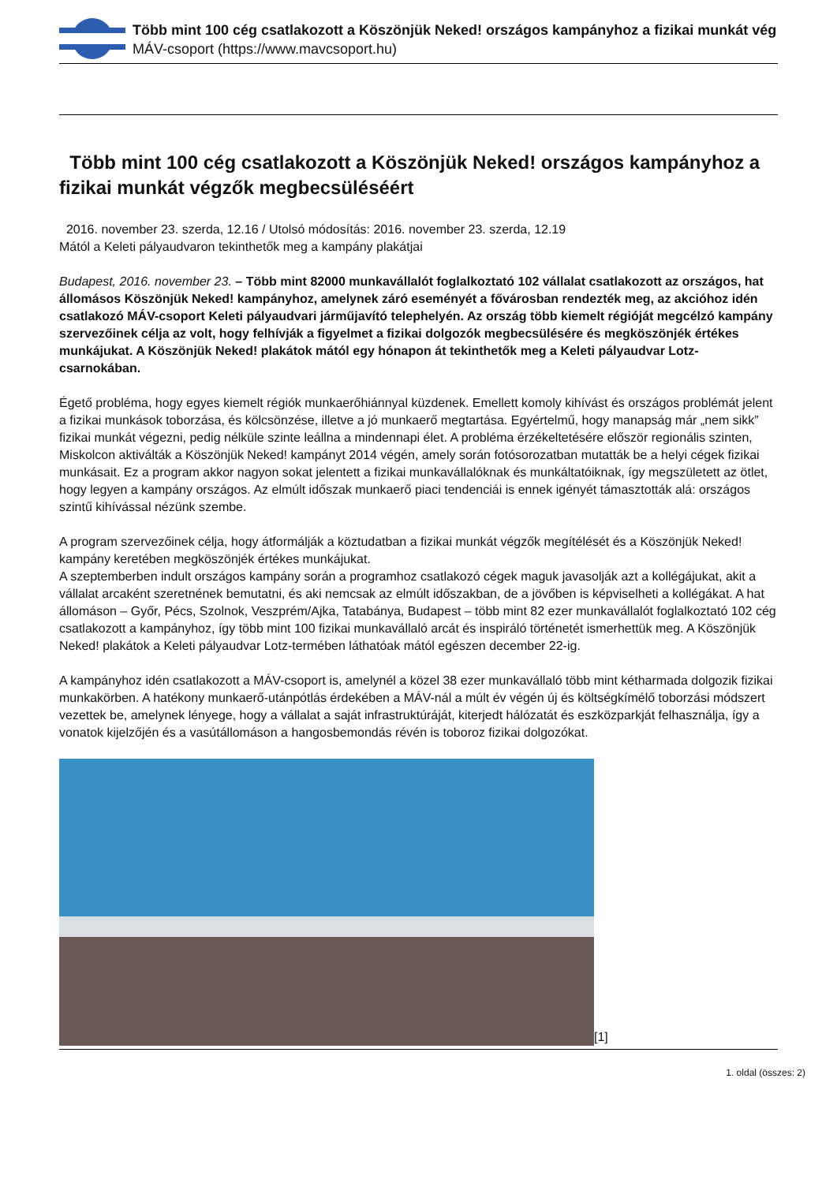Több mint 100 cég csatlakozott a Köszönjük Neked! országos kampányhoz a fizikai munkát vég
MÁV-csoport (https://www.mavcsoport.hu)
Több mint 100 cég csatlakozott a Köszönjük Neked! országos kampányhoz a fizikai munkát végzők megbecsüléséért
2016. november 23. szerda, 12.16 / Utolsó módosítás: 2016. november 23. szerda, 12.19
Mától a Keleti pályaudvaron tekinthetők meg a kampány plakátjai
Budapest, 2016. november 23. – Több mint 82000 munkavállalót foglalkoztató 102 vállalat csatlakozott az országos, hat állomásos Köszönjük Neked! kampányhoz, amelynek záró eseményét a fővárosban rendezték meg, az akcióhoz idén csatlakozó MÁV-csoport Keleti pályaudvari járműjavító telephelyén. Az ország több kiemelt régióját megcélzó kampány szervezőinek célja az volt, hogy felhívják a figyelmet a fizikai dolgozók megbecsülésére és megköszönjék értékes munkájukat. A Köszönjük Neked! plakátok mától egy hónapon át tekinthetők meg a Keleti pályaudvar Lotz-csarnokában.
Égető probléma, hogy egyes kiemelt régiók munkaerőhiánnyal küzdenek. Emellett komoly kihívást és országos problémát jelent a fizikai munkások toborzása, és kölcsönzése, illetve a jó munkaerő megtartása. Egyértelmű, hogy manapság már „nem sikk” fizikai munkát végezni, pedig nélküle szinte leállna a mindennapi élet. A probléma érzékeltetésére először regionális szinten, Miskolcon aktiválták a Köszönjük Neked! kampányt 2014 végén, amely során fotósorozatban mutatták be a helyi cégek fizikai munkásait. Ez a program akkor nagyon sokat jelentett a fizikai munkavállalóknak és munkáltatóiknak, így megszületett az ötlet, hogy legyen a kampány országos. Az elmúlt időszak munkaerő piaci tendenciái is ennek igényét támasztották alá: országos szintű kihívással nézünk szembe.
A program szervezőinek célja, hogy átformálják a köztudatban a fizikai munkát végzők megítélését és a Köszönjük Neked! kampány keretében megköszönjék értékes munkájukat.
A szeptemberben indult országos kampány során a programhoz csatlakozó cégek maguk javasolják azt a kollégájukat, akit a vállalat arcaként szeretnének bemutatni, és aki nemcsak az elmúlt időszakban, de a jövőben is képviselheti a kollégákat. A hat állomáson – Győr, Pécs, Szolnok, Veszprém/Ajka, Tatabánya, Budapest – több mint 82 ezer munkavállalót foglalkoztató 102 cég csatlakozott a kampányhoz, így több mint 100 fizikai munkavállaló arcát és inspiráló történetét ismerhettük meg. A Köszönjük Neked! plakátok a Keleti pályaudvar Lotz-termében láthatóak mától egészen december 22-ig.
A kampányhoz idén csatlakozott a MÁV-csoport is, amelynél a közel 38 ezer munkavállaló több mint kétharmada dolgozik fizikai munkakörben. A hatékony munkaerő-utánpótlás érdekében a MÁV-nál a múlt év végén új és költségkímélő toborzási módszert vezettek be, amelynek lényege, hogy a vállalat a saját infrastruktúráját, kiterjedt hálózatát és eszközparkját felhasználja, így a vonatok kijelzőjén és a vasútállomáson a hangosbemondás révén is toboroz fizikai dolgozókat.
[1]
1. oldal (összes: 2)